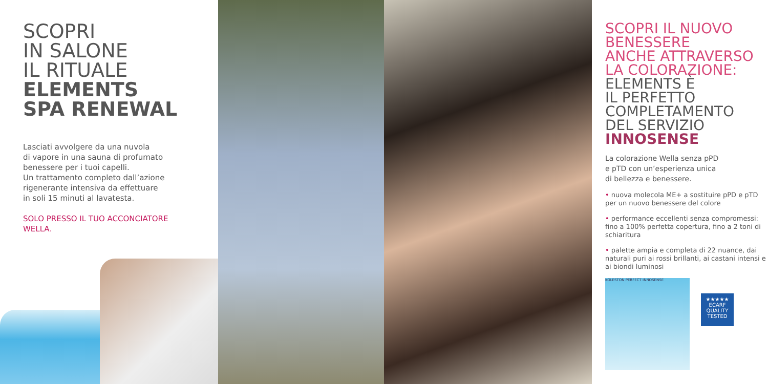SCOPRI
IN SALONE
IL RITUALE
ELEMENTS
SPA RENEWAL
Lasciati avvolgere da una nuvola
di vapore in una sauna di profumato
benessere per i tuoi capelli.
Un trattamento completo dall’azione
rigenerante intensiva da effettuare
in soli 15 minuti al lavatesta.
SOLO PRESSO IL TUO ACCONCIATORE
WELLA.
SCOPRI IL NUOVO
BENESSERE
ANCHE ATTRAVERSO
LA COLORAZIONE:
ELEMENTS È
IL PERFETTO
COMPLETAMENTO
DEL SERVIZIO
INNOSENSE
La colorazione Wella senza pPD
e pTD con un’esperienza unica
di bellezza e benessere.
• nuova molecola ME+ a sostituire pPD e pTD per un nuovo benessere del colore
• performance eccellenti senza compromessi: fino a 100% perfetta copertura, fino a 2 toni di schiaritura
• palette ampia e completa di 22 nuance, dai naturali puri ai rossi brillanti, ai castani intensi e ai biondi luminosi
KOLESTON PERFECT INNOSENSE
★★★★★
ECARF
QUALITY TESTED